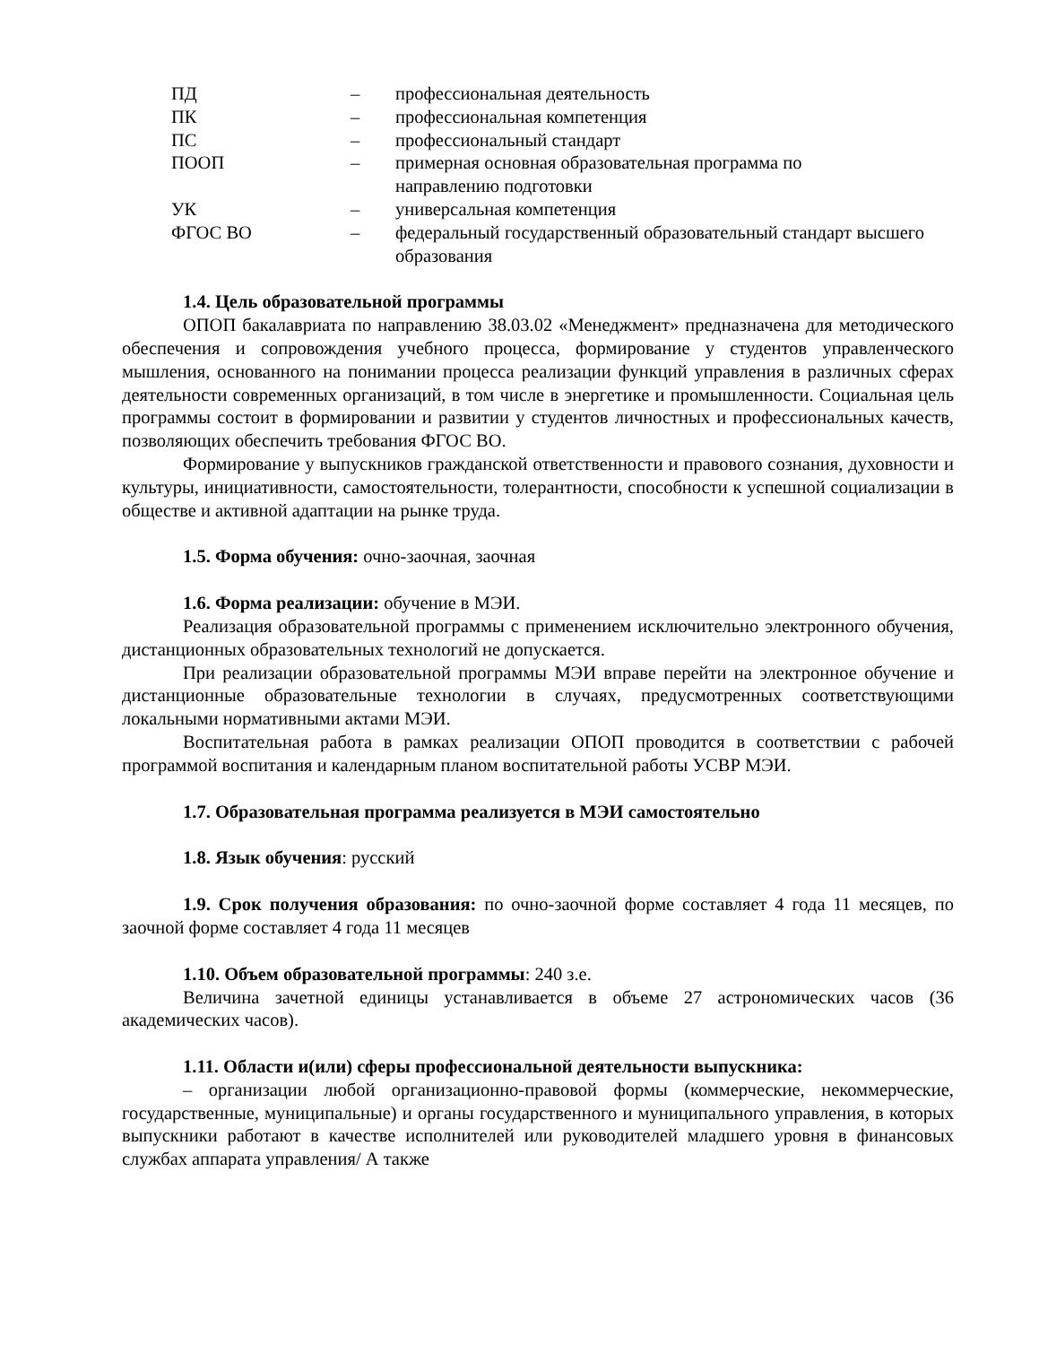| ПД | – | профессиональная деятельность |
| ПК | – | профессиональная компетенция |
| ПС | – | профессиональный стандарт |
| ПООП | – | примерная основная образовательная программа по направлению подготовки |
| УК | – | универсальная компетенция |
| ФГОС ВО | – | федеральный государственный образовательный стандарт высшего образования |
1.4. Цель образовательной программы
ОПОП бакалавриата по направлению 38.03.02 «Менеджмент» предназначена для методического обеспечения и сопровождения учебного процесса, формирование у студентов управленческого мышления, основанного на понимании процесса реализации функций управления в различных сферах деятельности современных организаций, в том числе в энергетике и промышленности. Социальная цель программы состоит в формировании и развитии у студентов личностных и профессиональных качеств, позволяющих обеспечить требования ФГОС ВО.
Формирование у выпускников гражданской ответственности и правового сознания, духовности и культуры, инициативности, самостоятельности, толерантности, способности к успешной социализации в обществе и активной адаптации на рынке труда.
1.5. Форма обучения: очно-заочная, заочная
1.6. Форма реализации: обучение в МЭИ.
Реализация образовательной программы с применением исключительно электронного обучения, дистанционных образовательных технологий не допускается.
При реализации образовательной программы МЭИ вправе перейти на электронное обучение и дистанционные образовательные технологии в случаях, предусмотренных соответствующими локальными нормативными актами МЭИ.
Воспитательная работа в рамках реализации ОПОП проводится в соответствии с рабочей программой воспитания и календарным планом воспитательной работы УСВР МЭИ.
1.7. Образовательная программа реализуется в МЭИ самостоятельно
1.8. Язык обучения: русский
1.9. Срок получения образования: по очно-заочной форме составляет 4 года 11 месяцев, по заочной форме составляет 4 года 11 месяцев
1.10. Объем образовательной программы: 240 з.е.
Величина зачетной единицы устанавливается в объеме 27 астрономических часов (36 академических часов).
1.11. Области и(или) сферы профессиональной деятельности выпускника:
– организации любой организационно-правовой формы (коммерческие, некоммерческие, государственные, муниципальные) и органы государственного и муниципального управления, в которых выпускники работают в качестве исполнителей или руководителей младшего уровня в финансовых службах аппарата управления/ А также